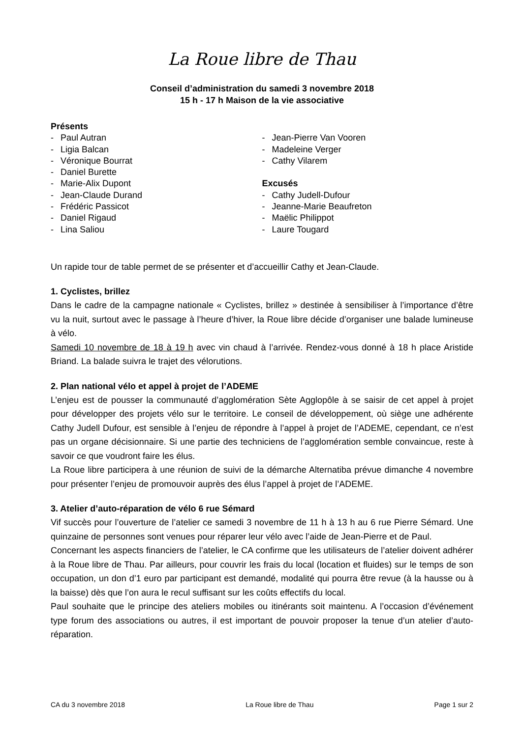La Roue libre de Thau
Conseil d’administration du samedi 3 novembre 2018
15 h - 17 h Maison de la vie associative
Présents
- Paul Autran
- Ligia Balcan
- Véronique Bourrat
- Daniel Burette
- Marie-Alix Dupont
- Jean-Claude Durand
- Frédéric Passicot
- Daniel Rigaud
- Lina Saliou
- Jean-Pierre Van Vooren
- Madeleine Verger
- Cathy Vilarem
Excusés
- Cathy Judell-Dufour
- Jeanne-Marie Beaufreton
- Maëlic Philippot
- Laure Tougard
Un rapide tour de table permet de se présenter et d’accueillir Cathy et Jean-Claude.
1. Cyclistes, brillez
Dans le cadre de la campagne nationale « Cyclistes, brillez » destinée à sensibiliser à l’importance d’être vu la nuit, surtout avec le passage à l’heure d’hiver, la Roue libre décide d’organiser une balade lumineuse à vélo.
Samedi 10 novembre de 18 à 19 h avec vin chaud à l’arrivée. Rendez-vous donné à 18 h place Aristide Briand. La balade suivra le trajet des vélorutions.
2. Plan national vélo et appel à projet de l’ADEME
L’enjeu est de pousser la communauté d’agglomération Sète Agglopôle à se saisir de cet appel à projet pour développer des projets vélo sur le territoire. Le conseil de développement, où siège une adhérente Cathy Judell Dufour, est sensible à l’enjeu de répondre à l’appel à projet de l’ADEME, cependant, ce n’est pas un organe décisionnaire. Si une partie des techniciens de l’agglomération semble convaincue, reste à savoir ce que voudront faire les élus.
La Roue libre participera à une réunion de suivi de la démarche Alternatiba prévue dimanche 4 novembre pour présenter l’enjeu de promouvoir auprès des élus l’appel à projet de l’ADEME.
3. Atelier d’auto-réparation de vélo 6 rue Sémard
Vif succès pour l’ouverture de l’atelier ce samedi 3 novembre de 11 h à 13 h au 6 rue Pierre Sémard. Une quinzaine de personnes sont venues pour réparer leur vélo avec l’aide de Jean-Pierre et de Paul.
Concernant les aspects financiers de l’atelier, le CA confirme que les utilisateurs de l’atelier doivent adhérer à la Roue libre de Thau. Par ailleurs, pour couvrir les frais du local (location et fluides) sur le temps de son occupation, un don d’1 euro par participant est demandé, modalité qui pourra être revue (à la hausse ou à la baisse) dès que l’on aura le recul suffisant sur les coûts effectifs du local.
Paul souhaite que le principe des ateliers mobiles ou itinérants soit maintenu. A l’occasion d’événement type forum des associations ou autres, il est important de pouvoir proposer la tenue d’un atelier d’auto-réparation.
CA du 3 novembre 2018 La Roue libre de Thau Page 1 sur 2